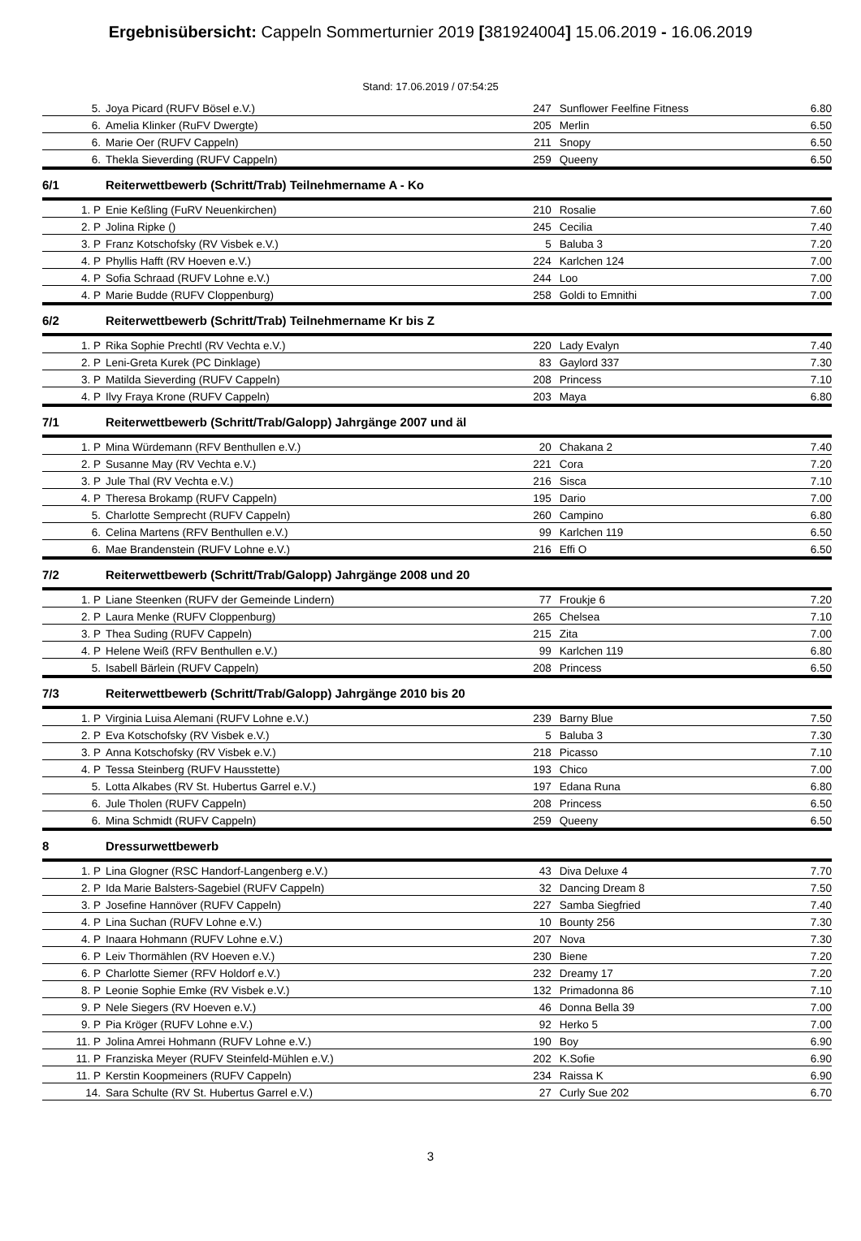Ergebnisübersicht: Cappeln Sommerturnier 2019 [381924004] 15.06.2019 - 16.06.2019
Stand: 17.06.2019 / 07:54:25
| 5. | Joya Picard (RUFV Bösel e.V.) | 247 | Sunflower Feelfine Fitness | 6.80 |
| 6. | Amelia Klinker (RuFV Dwergte) | 205 | Merlin | 6.50 |
| 6. | Marie Oer (RUFV Cappeln) | 211 | Snopy | 6.50 |
| 6. | Thekla Sieverding (RUFV Cappeln) | 259 | Queeny | 6.50 |
| 6/1 | Reiterwettbewerb (Schritt/Trab) Teilnehmername A - Ko | | | |
| 1. P | Enie Keßling (FuRV Neuenkirchen) | 210 | Rosalie | 7.60 |
| 2. P | Jolina Ripke () | 245 | Cecilia | 7.40 |
| 3. P | Franz Kotschofsky (RV Visbek e.V.) | 5 | Baluba 3 | 7.20 |
| 4. P | Phyllis Hafft (RV Hoeven e.V.) | 224 | Karlchen 124 | 7.00 |
| 4. P | Sofia Schraad (RUFV Lohne e.V.) | 244 | Loo | 7.00 |
| 4. P | Marie Budde (RUFV Cloppenburg) | 258 | Goldi to Emnithi | 7.00 |
| 6/2 | Reiterwettbewerb (Schritt/Trab) Teilnehmername Kr bis Z | | | |
| 1. P | Rika Sophie Prechtl (RV Vechta e.V.) | 220 | Lady Evalyn | 7.40 |
| 2. P | Leni-Greta Kurek (PC Dinklage) | 83 | Gaylord 337 | 7.30 |
| 3. P | Matilda Sieverding (RUFV Cappeln) | 208 | Princess | 7.10 |
| 4. P | Ilvy Fraya Krone (RUFV Cappeln) | 203 | Maya | 6.80 |
| 7/1 | Reiterwettbewerb (Schritt/Trab/Galopp) Jahrgänge 2007 und äl | | | |
| 1. P | Mina Würdemann (RFV Benthullen e.V.) | 20 | Chakana 2 | 7.40 |
| 2. P | Susanne May (RV Vechta e.V.) | 221 | Cora | 7.20 |
| 3. P | Jule Thal (RV Vechta e.V.) | 216 | Sisca | 7.10 |
| 4. P | Theresa Brokamp (RUFV Cappeln) | 195 | Dario | 7.00 |
| 5. | Charlotte Semprecht (RUFV Cappeln) | 260 | Campino | 6.80 |
| 6. | Celina Martens (RFV Benthullen e.V.) | 99 | Karlchen 119 | 6.50 |
| 6. | Mae Brandenstein (RUFV Lohne e.V.) | 216 | Effi O | 6.50 |
| 7/2 | Reiterwettbewerb (Schritt/Trab/Galopp) Jahrgänge 2008 und 20 | | | |
| 1. P | Liane Steenken (RUFV der Gemeinde Lindern) | 77 | Froukje 6 | 7.20 |
| 2. P | Laura Menke (RUFV Cloppenburg) | 265 | Chelsea | 7.10 |
| 3. P | Thea Suding (RUFV Cappeln) | 215 | Zita | 7.00 |
| 4. P | Helene Weiß (RFV Benthullen e.V.) | 99 | Karlchen 119 | 6.80 |
| 5. | Isabell Bärlein (RUFV Cappeln) | 208 | Princess | 6.50 |
| 7/3 | Reiterwettbewerb (Schritt/Trab/Galopp) Jahrgänge 2010 bis 20 | | | |
| 1. P | Virginia Luisa Alemani (RUFV Lohne e.V.) | 239 | Barny Blue | 7.50 |
| 2. P | Eva Kotschofsky (RV Visbek e.V.) | 5 | Baluba 3 | 7.30 |
| 3. P | Anna Kotschofsky (RV Visbek e.V.) | 218 | Picasso | 7.10 |
| 4. P | Tessa Steinberg (RUFV Hausstette) | 193 | Chico | 7.00 |
| 5. | Lotta Alkabes (RV St. Hubertus Garrel e.V.) | 197 | Edana Runa | 6.80 |
| 6. | Jule Tholen (RUFV Cappeln) | 208 | Princess | 6.50 |
| 6. | Mina Schmidt (RUFV Cappeln) | 259 | Queeny | 6.50 |
| 8 | Dressurwettbewerb | | | |
| 1. P | Lina Glogner (RSC Handorf-Langenberg e.V.) | 43 | Diva Deluxe 4 | 7.70 |
| 2. P | Ida Marie Balsters-Sagebiel (RUFV Cappeln) | 32 | Dancing Dream 8 | 7.50 |
| 3. P | Josefine Hannöver (RUFV Cappeln) | 227 | Samba Siegfried | 7.40 |
| 4. P | Lina Suchan (RUFV Lohne e.V.) | 10 | Bounty 256 | 7.30 |
| 4. P | Inaara Hohmann (RUFV Lohne e.V.) | 207 | Nova | 7.30 |
| 6. P | Leiv Thormählen (RV Hoeven e.V.) | 230 | Biene | 7.20 |
| 6. P | Charlotte Siemer (RFV Holdorf e.V.) | 232 | Dreamy 17 | 7.20 |
| 8. P | Leonie Sophie Emke (RV Visbek e.V.) | 132 | Primadonna 86 | 7.10 |
| 9. P | Nele Siegers (RV Hoeven e.V.) | 46 | Donna Bella 39 | 7.00 |
| 9. P | Pia Kröger (RUFV Lohne e.V.) | 92 | Herko 5 | 7.00 |
| 11. P | Jolina Amrei Hohmann (RUFV Lohne e.V.) | 190 | Boy | 6.90 |
| 11. P | Franziska Meyer (RUFV Steinfeld-Mühlen e.V.) | 202 | K.Sofie | 6.90 |
| 11. P | Kerstin Koopmeiners (RUFV Cappeln) | 234 | Raissa K | 6.90 |
| 14. | Sara Schulte (RV St. Hubertus Garrel e.V.) | 27 | Curly Sue 202 | 6.70 |
3